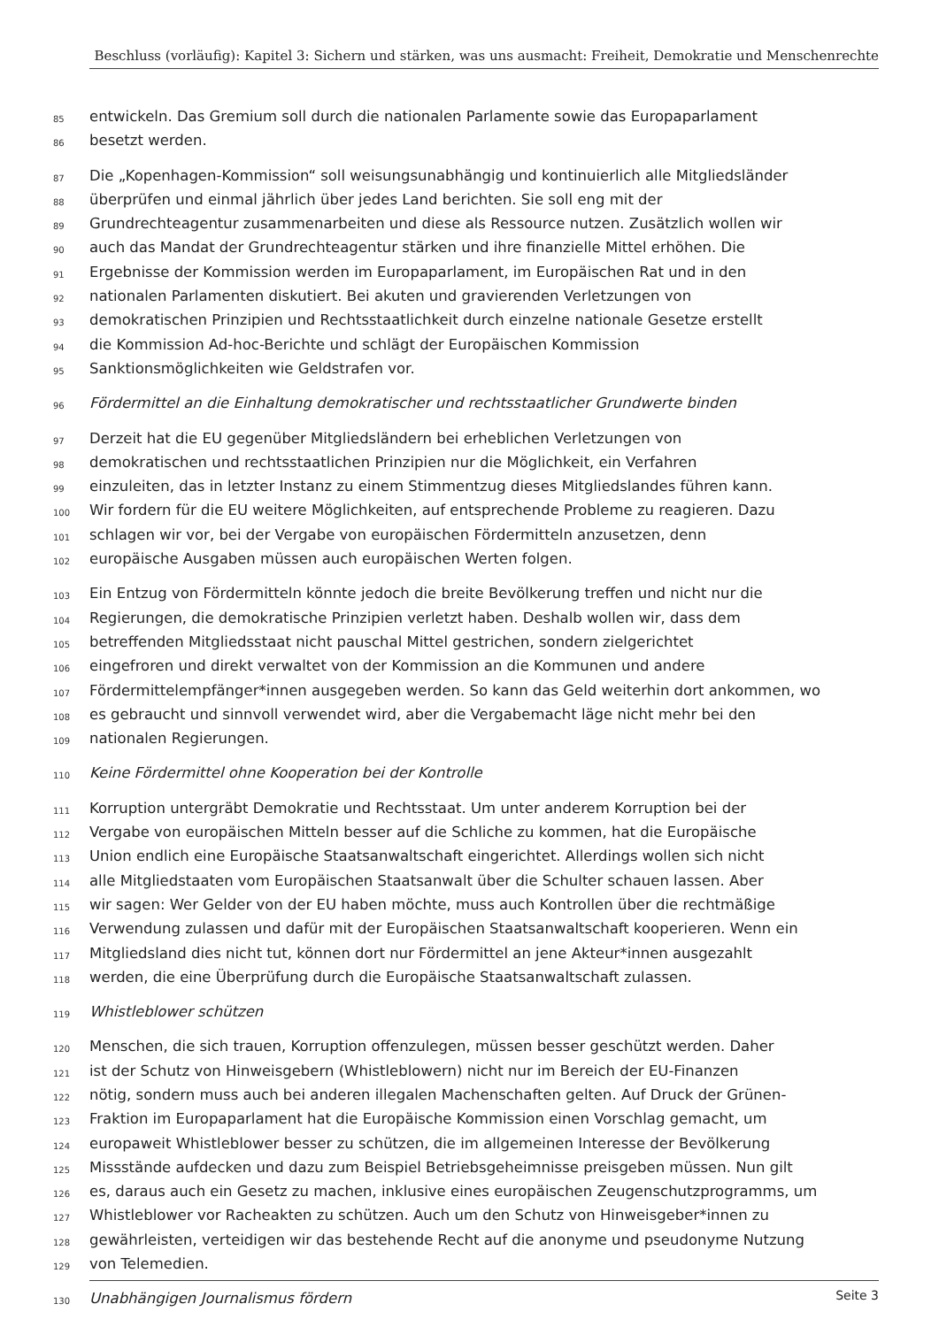Beschluss (vorläufig): Kapitel 3: Sichern und stärken, was uns ausmacht: Freiheit, Demokratie und Menschenrechte
85 entwickeln. Das Gremium soll durch die nationalen Parlamente sowie das Europaparlament
86 besetzt werden.
87 Die „Kopenhagen-Kommission“ soll weisungsunabhängig und kontinuierlich alle Mitgliedsländer
88 überprüfen und einmal jährlich über jedes Land berichten. Sie soll eng mit der
89 Grundrechteagentur zusammenarbeiten und diese als Ressource nutzen. Zusätzlich wollen wir
90 auch das Mandat der Grundrechteagentur stärken und ihre finanzielle Mittel erhöhen. Die
91 Ergebnisse der Kommission werden im Europaparlament, im Europäischen Rat und in den
92 nationalen Parlamenten diskutiert. Bei akuten und gravierenden Verletzungen von
93 demokratischen Prinzipien und Rechtsstaatlichkeit durch einzelne nationale Gesetze erstellt
94 die Kommission Ad-hoc-Berichte und schlägt der Europäischen Kommission
95 Sanktionsmöglichkeiten wie Geldstrafen vor.
96 Fördermittel an die Einhaltung demokratischer und rechtsstaatlicher Grundwerte binden
97 Derzeit hat die EU gegenüber Mitgliedsländern bei erheblichen Verletzungen von
98 demokratischen und rechtsstaatlichen Prinzipien nur die Möglichkeit, ein Verfahren
99 einzuleiten, das in letzter Instanz zu einem Stimmentzug dieses Mitgliedslandes führen kann.
100 Wir fordern für die EU weitere Möglichkeiten, auf entsprechende Probleme zu reagieren. Dazu
101 schlagen wir vor, bei der Vergabe von europäischen Fördermitteln anzusetzen, denn
102 europäische Ausgaben müssen auch europäischen Werten folgen.
103 Ein Entzug von Fördermitteln könnte jedoch die breite Bevölkerung treffen und nicht nur die
104 Regierungen, die demokratische Prinzipien verletzt haben. Deshalb wollen wir, dass dem
105 betreffenden Mitgliedsstaat nicht pauschal Mittel gestrichen, sondern zielgerichtet
106 eingefroren und direkt verwaltet von der Kommission an die Kommunen und andere
107 Fördermittelempfänger*innen ausgegeben werden. So kann das Geld weiterhin dort ankommen, wo
108 es gebraucht und sinnvoll verwendet wird, aber die Vergabemacht läge nicht mehr bei den
109 nationalen Regierungen.
110 Keine Fördermittel ohne Kooperation bei der Kontrolle
111 Korruption untergräbt Demokratie und Rechtsstaat. Um unter anderem Korruption bei der
112 Vergabe von europäischen Mitteln besser auf die Schliche zu kommen, hat die Europäische
113 Union endlich eine Europäische Staatsanwaltschaft eingerichtet. Allerdings wollen sich nicht
114 alle Mitgliedstaaten vom Europäischen Staatsanwalt über die Schulter schauen lassen. Aber
115 wir sagen: Wer Gelder von der EU haben möchte, muss auch Kontrollen über die rechtmäßige
116 Verwendung zulassen und dafür mit der Europäischen Staatsanwaltschaft kooperieren. Wenn ein
117 Mitgliedsland dies nicht tut, können dort nur Fördermittel an jene Akteur*innen ausgezahlt
118 werden, die eine Überprüfung durch die Europäische Staatsanwaltschaft zulassen.
119 Whistleblower schützen
120 Menschen, die sich trauen, Korruption offenzulegen, müssen besser geschützt werden. Daher
121 ist der Schutz von Hinweisgebern (Whistleblowern) nicht nur im Bereich der EU-Finanzen
122 nötig, sondern muss auch bei anderen illegalen Machenschaften gelten. Auf Druck der Grünen-
123 Fraktion im Europaparlament hat die Europäische Kommission einen Vorschlag gemacht, um
124 europaweit Whistleblower besser zu schützen, die im allgemeinen Interesse der Bevölkerung
125 Missstände aufdecken und dazu zum Beispiel Betriebsgeheimnisse preisgeben müssen. Nun gilt
126 es, daraus auch ein Gesetz zu machen, inklusive eines europäischen Zeugenschutzprogramms, um
127 Whistleblower vor Racheakten zu schützen. Auch um den Schutz von Hinweisgeber*innen zu
128 gewährleisten, verteidigen wir das bestehende Recht auf die anonyme und pseudonyme Nutzung
129 von Telemedien.
130 Unabhängigen Journalismus fördern
Seite 3